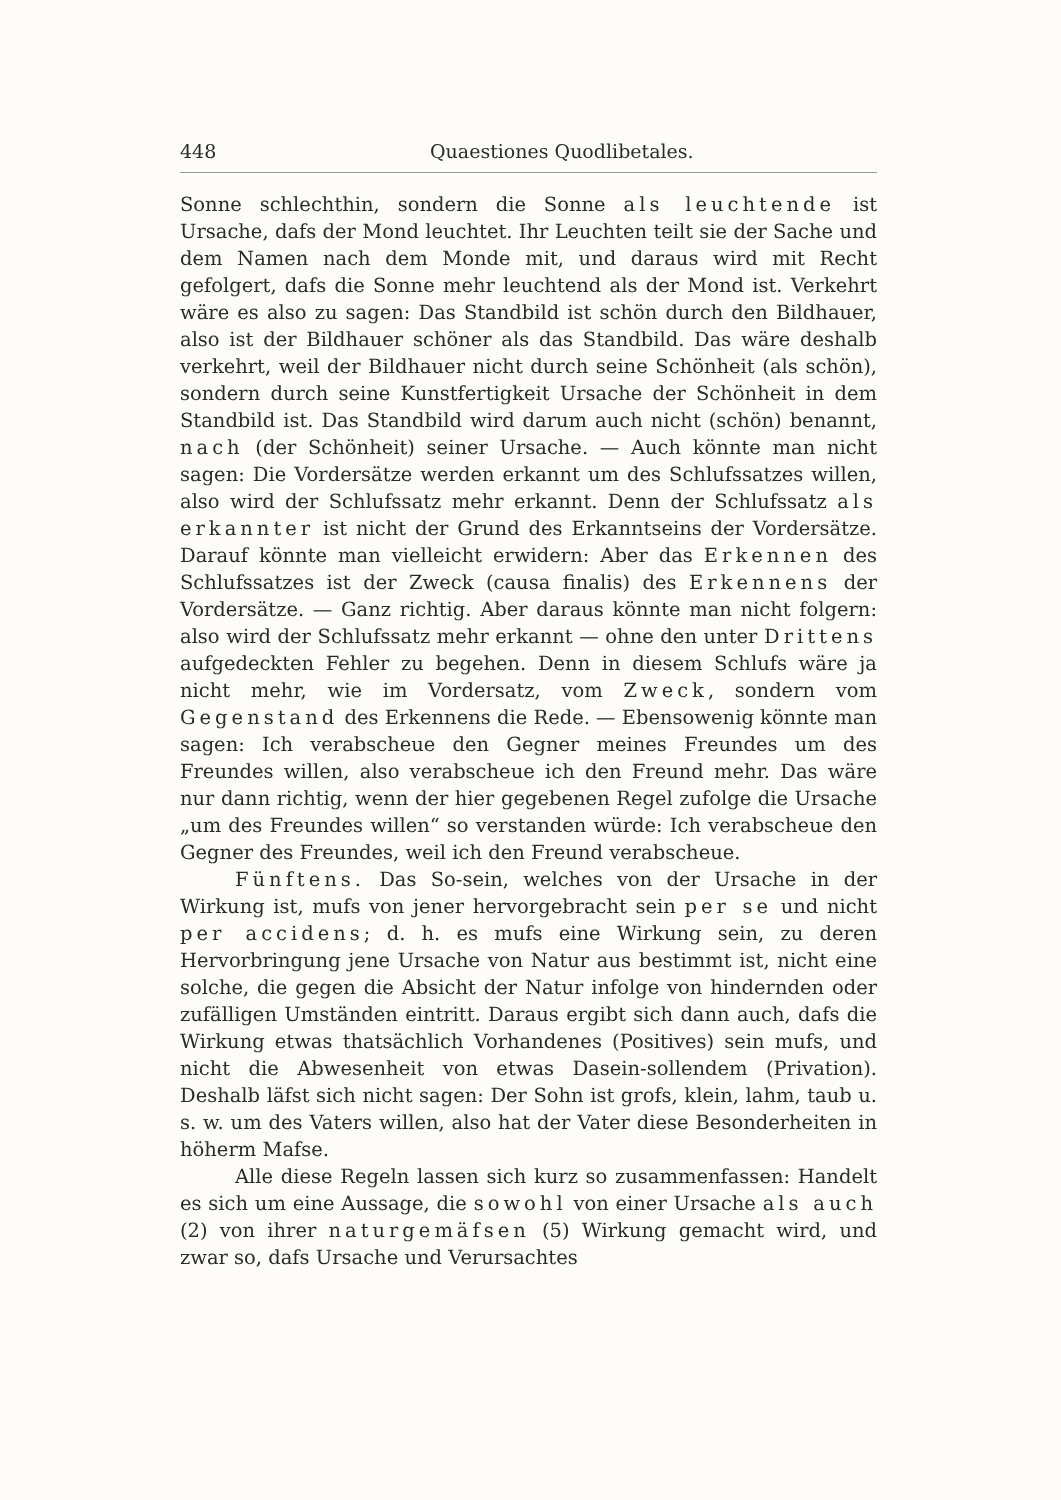448 Quaestiones Quodlibetales.
Sonne schlechthin, sondern die Sonne als leuchtende ist Ursache, dafs der Mond leuchtet. Ihr Leuchten teilt sie der Sache und dem Namen nach dem Monde mit, und daraus wird mit Recht gefolgert, dafs die Sonne mehr leuchtend als der Mond ist. Verkehrt wäre es also zu sagen: Das Standbild ist schön durch den Bildhauer, also ist der Bildhauer schöner als das Standbild. Das wäre deshalb verkehrt, weil der Bildhauer nicht durch seine Schönheit (als schön), sondern durch seine Kunstfertigkeit Ursache der Schönheit in dem Standbild ist. Das Standbild wird darum auch nicht (schön) benannt, nach (der Schönheit) seiner Ursache. — Auch könnte man nicht sagen: Die Vordersätze werden erkannt um des Schlufssatzes willen, also wird der Schlufssatz mehr erkannt. Denn der Schlufssatz als erkannter ist nicht der Grund des Erkanntseins der Vordersätze. Darauf könnte man vielleicht erwidern: Aber das Erkennen des Schlufssatzes ist der Zweck (causa finalis) des Erkennens der Vordersätze. — Ganz richtig. Aber daraus könnte man nicht folgern: also wird der Schlufssatz mehr erkannt — ohne den unter Drittens aufgedeckten Fehler zu begehen. Denn in diesem Schlufs wäre ja nicht mehr, wie im Vordersatz, vom Zweck, sondern vom Gegenstand des Erkennens die Rede. — Ebensowenig könnte man sagen: Ich verabscheue den Gegner meines Freundes um des Freundes willen, also verabscheue ich den Freund mehr. Das wäre nur dann richtig, wenn der hier gegebenen Regel zufolge die Ursache „um des Freundes willen“ so verstanden würde: Ich verabscheue den Gegner des Freundes, weil ich den Freund verabscheue.
Fünftens. Das So-sein, welches von der Ursache in der Wirkung ist, mufs von jener hervorgebracht sein per se und nicht per accidens; d. h. es mufs eine Wirkung sein, zu deren Hervorbringung jene Ursache von Natur aus bestimmt ist, nicht eine solche, die gegen die Absicht der Natur infolge von hindernden oder zufälligen Umständen eintritt. Daraus ergibt sich dann auch, dafs die Wirkung etwas thatsächlich Vorhandenes (Positives) sein mufs, und nicht die Abwesenheit von etwas Dasein-sollendem (Privation). Deshalb läfst sich nicht sagen: Der Sohn ist grofs, klein, lahm, taub u. s. w. um des Vaters willen, also hat der Vater diese Besonderheiten in höherm Mafse.
Alle diese Regeln lassen sich kurz so zusammenfassen: Handelt es sich um eine Aussage, die sowohl von einer Ursache als auch (2) von ihrer naturgemäfsen (5) Wirkung gemacht wird, und zwar so, dafs Ursache und Verursachtes